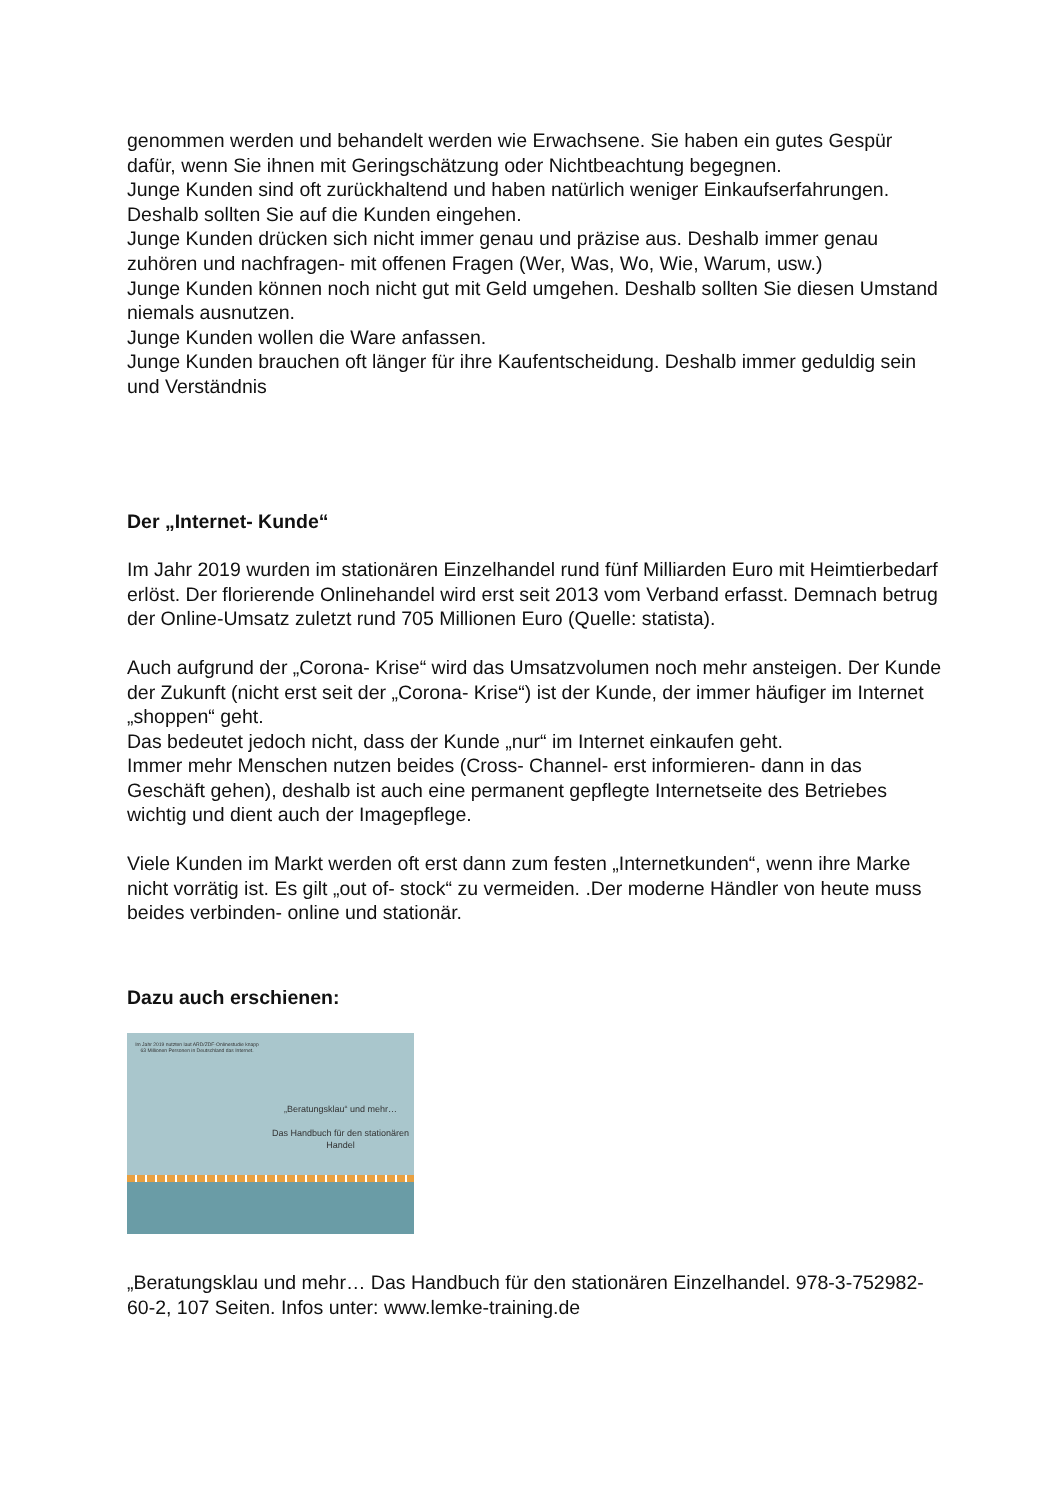genommen werden und behandelt werden wie Erwachsene. Sie haben ein gutes Gespür dafür, wenn Sie ihnen mit Geringschätzung oder Nichtbeachtung begegnen.
Junge Kunden sind oft zurückhaltend und haben natürlich weniger Einkaufserfahrungen. Deshalb sollten Sie auf die Kunden eingehen.
Junge Kunden drücken sich nicht immer genau und präzise aus. Deshalb immer genau zuhören und nachfragen- mit offenen Fragen (Wer, Was, Wo, Wie, Warum, usw.)
Junge Kunden können noch nicht gut mit Geld umgehen. Deshalb sollten Sie diesen Umstand niemals ausnutzen.
Junge Kunden wollen die Ware anfassen.
Junge Kunden brauchen oft länger für ihre Kaufentscheidung. Deshalb immer geduldig sein und Verständnis
Der „Internet- Kunde“
Im Jahr 2019 wurden im stationären Einzelhandel rund fünf Milliarden Euro mit Heimtierbedarf erlöst. Der florierende Onlinehandel wird erst seit 2013 vom Verband erfasst. Demnach betrug der Online-Umsatz zuletzt rund 705 Millionen Euro (Quelle: statista).
Auch aufgrund der „Corona- Krise“ wird das Umsatzvolumen noch mehr ansteigen. Der Kunde der Zukunft (nicht erst seit der „Corona- Krise“) ist der Kunde, der immer häufiger im Internet „shoppen“ geht.
Das bedeutet jedoch nicht, dass der Kunde „nur“ im Internet einkaufen geht.
Immer mehr Menschen nutzen beides (Cross- Channel- erst informieren- dann in das Geschäft gehen), deshalb ist auch eine permanent gepflegte Internetseite des Betriebes wichtig und dient auch der Imagepflege.
Viele Kunden im Markt werden oft erst dann zum festen „Internetkunden“, wenn ihre Marke nicht vorrätig ist. Es gilt „out of- stock“ zu vermeiden. .Der moderne Händler von heute muss beides verbinden- online und stationär.
Dazu auch erschienen:
Im Jahr 2019 nutzten laut ARD/ZDF-Onlinestudie knapp 63 Millionen Personen in Deutschland das Internet.
„Beratungsklau“ und mehr…
Das Handbuch für den stationären Handel
„Beratungsklau und mehr… Das Handbuch für den stationären Einzelhandel. 978-3-752982-60-2, 107 Seiten. Infos unter: www.lemke-training.de